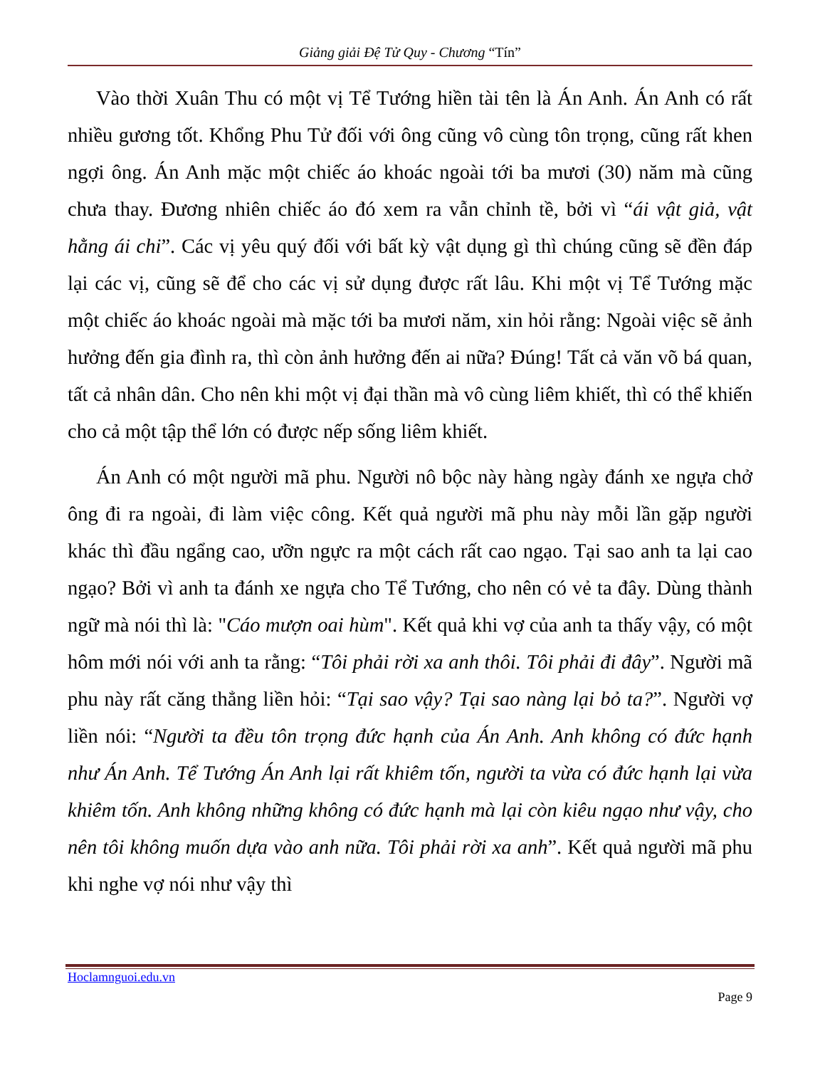Giảng giải Đệ Tử Quy - Chương “Tín”
Vào thời Xuân Thu có một vị Tể Tướng hiền tài tên là Án Anh. Án Anh có rất nhiều gương tốt. Khổng Phu Tử đối với ông cũng vô cùng tôn trọng, cũng rất khen ngợi ông. Án Anh mặc một chiếc áo khoác ngoài tới ba mươi (30) năm mà cũng chưa thay. Đương nhiên chiếc áo đó xem ra vẫn chỉnh tề, bởi vì “ái vật giả, vật hằng ái chi”. Các vị yêu quý đối với bất kỳ vật dụng gì thì chúng cũng sẽ đền đáp lại các vị, cũng sẽ để cho các vị sử dụng được rất lâu. Khi một vị Tể Tướng mặc một chiếc áo khoác ngoài mà mặc tới ba mươi năm, xin hỏi rằng: Ngoài việc sẽ ảnh hưởng đến gia đình ra, thì còn ảnh hưởng đến ai nữa? Đúng! Tất cả văn võ bá quan, tất cả nhân dân. Cho nên khi một vị đại thần mà vô cùng liêm khiết, thì có thể khiến cho cả một tập thể lớn có được nếp sống liêm khiết.
Án Anh có một người mã phu. Người nô bộc này hàng ngày đánh xe ngựa chở ông đi ra ngoài, đi làm việc công. Kết quả người mã phu này mỗi lần gặp người khác thì đầu ngẩng cao, ưỡn ngực ra một cách rất cao ngạo. Tại sao anh ta lại cao ngạo? Bởi vì anh ta đánh xe ngựa cho Tể Tướng, cho nên có vẻ ta đây. Dùng thành ngữ mà nói thì là: "Cáo mượn oai hùm". Kết quả khi vợ của anh ta thấy vậy, có một hôm mới nói với anh ta rằng: “Tôi phải rời xa anh thôi. Tôi phải đi đây”. Người mã phu này rất căng thẳng liền hỏi: “Tại sao vậy? Tại sao nàng lại bỏ ta?”. Người vợ liền nói: “Người ta đều tôn trọng đức hạnh của Án Anh. Anh không có đức hạnh như Án Anh. Tể Tướng Án Anh lại rất khiêm tốn, người ta vừa có đức hạnh lại vừa khiêm tốn. Anh không những không có đức hạnh mà lại còn kiêu ngạo như vậy, cho nên tôi không muốn dựa vào anh nữa. Tôi phải rời xa anh”. Kết quả người mã phu khi nghe vợ nói như vậy thì
Hoclamnguoi.edu.vn
Page 9